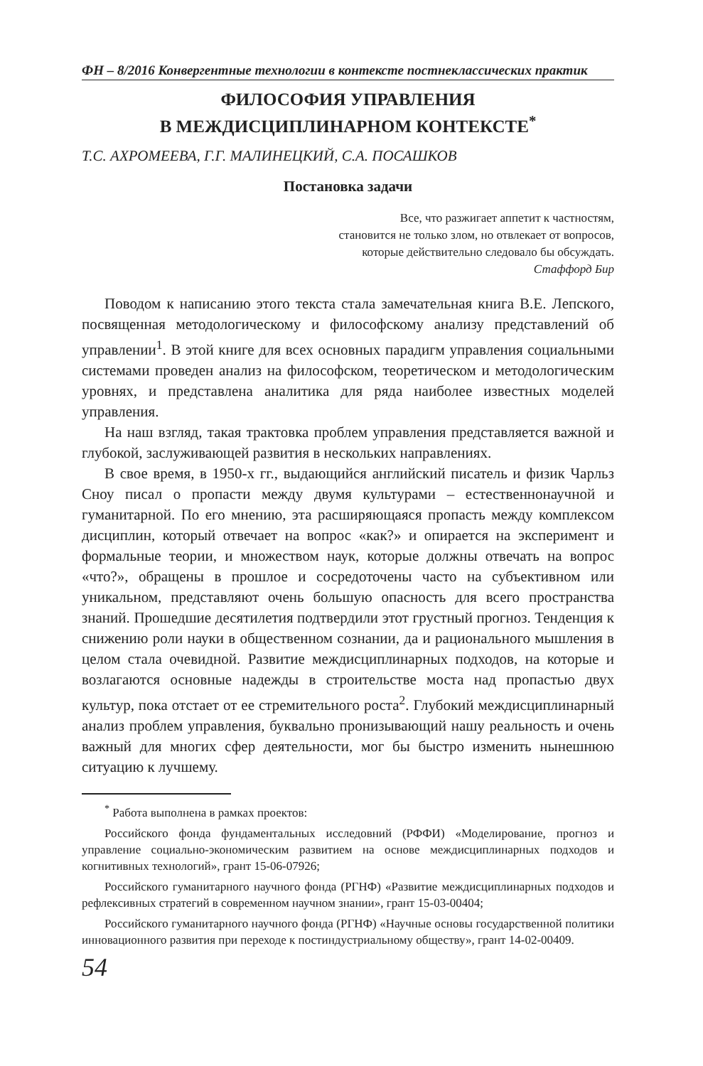ФН – 8/2016 Конвергентные технологии в контексте постнеклассических практик
ФИЛОСОФИЯ УПРАВЛЕНИЯ
В МЕЖДИСЦИПЛИНАРНОМ КОНТЕКСТЕ<sup>*</sup>
Т.С. АХРОМЕЕВА, Г.Г. МАЛИНЕЦКИЙ, С.А. ПОСАШКОВ
Постановка задачи
Все, что разжигает аппетит к частностям,
становится не только злом, но отвлекает от вопросов,
которые действительно следовало бы обсуждать.
Стаффорд Бир
Поводом к написанию этого текста стала замечательная книга В.Е. Лепского, посвященная методологическому и философскому анализу представлений об управлении<sup>1</sup>. В этой книге для всех основных парадигм управления социальными системами проведен анализ на философском, теоретическом и методологическим уровнях, и представлена аналитика для ряда наиболее известных моделей управления.
На наш взгляд, такая трактовка проблем управления представляется важной и глубокой, заслуживающей развития в нескольких направлениях.
В свое время, в 1950-х гг., выдающийся английский писатель и физик Чарльз Сноу писал о пропасти между двумя культурами – естественнонаучной и гуманитарной. По его мнению, эта расширяющаяся пропасть между комплексом дисциплин, который отвечает на вопрос «как?» и опирается на эксперимент и формальные теории, и множеством наук, которые должны отвечать на вопрос «что?», обращены в прошлое и сосредоточены часто на субъективном или уникальном, представляют очень большую опасность для всего пространства знаний. Прошедшие десятилетия подтвердили этот грустный прогноз. Тенденция к снижению роли науки в общественном сознании, да и рационального мышления в целом стала очевидной. Развитие междисциплинарных подходов, на которые и возлагаются основные надежды в строительстве моста над пропастью двух культур, пока отстает от ее стремительного роста<sup>2</sup>. Глубокий междисциплинарный анализ проблем управления, буквально пронизывающий нашу реальность и очень важный для многих сфер деятельности, мог бы быстро изменить нынешнюю ситуацию к лучшему.
<sup>*</sup> Работа выполнена в рамках проектов:
Российского фонда фундаментальных исследовний (РФФИ) «Моделирование, прогноз и управление социально-экономическим развитием на основе междисциплинарных подходов и когнитивных технологий», грант 15-06-07926;
Российского гуманитарного научного фонда (РГНФ) «Развитие междисциплинарных подходов и рефлексивных стратегий в современном научном знании», грант 15-03-00404;
Российского гуманитарного научного фонда (РГНФ) «Научные основы государственной политики инновационного развития при переходе к постиндустриальному обществу», грант 14-02-00409.
54